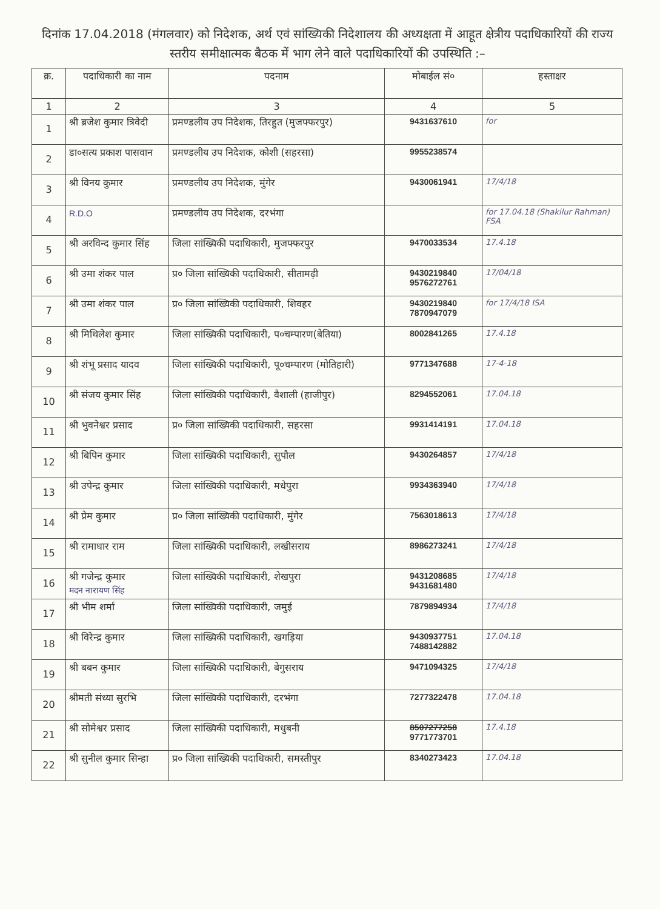दिनांक 17.04.2018 (मंगलवार) को निदेशक, अर्थ एवं सांख्यिकी निदेशालय की अध्यक्षता में आहूत क्षेत्रीय पदाधिकारियों की राज्य स्तरीय समीक्षात्मक बैठक में भाग लेने वाले पदाधिकारियों की उपस्थिति :–
| क्र. | पदाधिकारी का नाम | पदनाम | मोबाईल सं० | हस्ताक्षर |
| --- | --- | --- | --- | --- |
| 1 | 2 | 3 | 4 | 5 |
| 1 | श्री ब्रजेश कुमार त्रिवेदी | प्रमण्डलीय उप निदेशक, तिरहुत (मुजफ्फरपुर) | 9431637610 | for |
| 2 | डा०सत्य प्रकाश पासवान | प्रमण्डलीय उप निदेशक, कोशी (सहरसा) | 9955238574 | |
| 3 | श्री विनय कुमार | प्रमण्डलीय उप निदेशक, मुंगेर | 9430061941 | 17/4/18 |
| 4 | R.D.O | प्रमण्डलीय उप निदेशक, दरभंगा | | for 17.04.18 (Shakilur Rahman) FSA |
| 5 | श्री अरविन्द कुमार सिंह | जिला सांख्यिकी पदाधिकारी, मुजफ्फरपुर | 9470033534 | 17.4.18 |
| 6 | श्री उमा शंकर पाल | प्र० जिला सांख्यिकी पदाधिकारी, सीतामढ़ी | 9430219840 9576272761 | 17/04/18 |
| 7 | श्री उमा शंकर पाल | प्र० जिला सांख्यिकी पदाधिकारी, शिवहर | 9430219840 7870947079 | for 17/4/18 ISA |
| 8 | श्री मिथिलेश कुमार | जिला सांख्यिकी पदाधिकारी, प०चम्पारण(बेतिया) | 8002841265 | 17.4.18 |
| 9 | श्री शंभू प्रसाद यादव | जिला सांख्यिकी पदाधिकारी, पू०चम्पारण (मोतिहारी) | 9771347688 | 17-4-18 |
| 10 | श्री संजय कुमार सिंह | जिला सांख्यिकी पदाधिकारी, वैशाली (हाजीपुर) | 8294552061 | 17.04.18 |
| 11 | श्री भुवनेश्वर प्रसाद | प्र० जिला सांख्यिकी पदाधिकारी, सहरसा | 9931414191 | 17.04.18 |
| 12 | श्री बिपिन कुमार | जिला सांख्यिकी पदाधिकारी, सुपौल | 9430264857 | 17/4/18 |
| 13 | श्री उपेन्द्र कुमार | जिला सांख्यिकी पदाधिकारी, मधेपुरा | 9934363940 | 17/4/18 |
| 14 | श्री प्रेम कुमार | प्र० जिला सांख्यिकी पदाधिकारी, मुंगेर | 7563018613 | 17/4/18 |
| 15 | श्री रामाधार राम | जिला सांख्यिकी पदाधिकारी, लखीसराय | 8986273241 | 17/4/18 |
| 16 | श्री गजेन्द्र कुमार मदन नारायण सिंह | जिला सांख्यिकी पदाधिकारी, शेखपुरा | 9431208685 9431681480 | 17/4/18 |
| 17 | श्री भीम शर्मा | जिला सांख्यिकी पदाधिकारी, जमुई | 7879894934 | 17/4/18 |
| 18 | श्री विरेन्द्र कुमार | जिला सांख्यिकी पदाधिकारी, खगड़िया | 9430937751 7488142882 | 17.04.18 |
| 19 | श्री बबन कुमार | जिला सांख्यिकी पदाधिकारी, बेगुसराय | 9471094325 | 17/4/18 |
| 20 | श्रीमती संध्या सुरभि | जिला सांख्यिकी पदाधिकारी, दरभंगा | 7277322478 | 17.04.18 |
| 21 | श्री सोमेश्वर प्रसाद | जिला सांख्यिकी पदाधिकारी, मधुबनी | 8507277258 9771773701 | 17.4.18 |
| 22 | श्री सुनील कुमार सिन्हा | प्र० जिला सांख्यिकी पदाधिकारी, समस्तीपुर | 8340273423 | 17.04.18 |